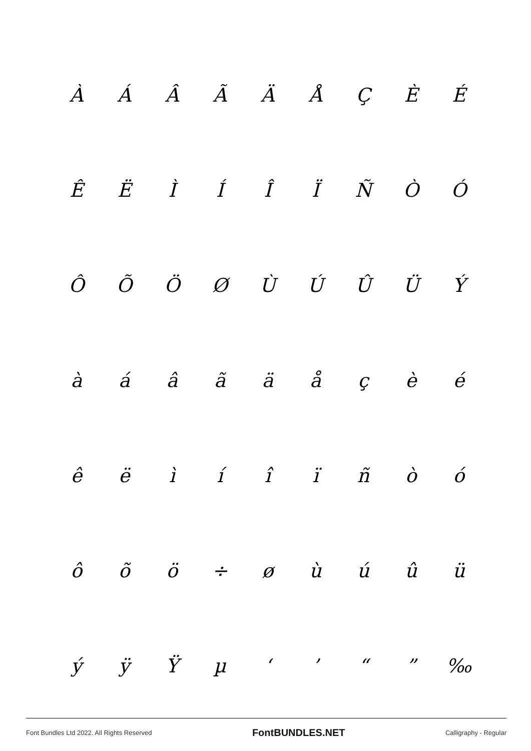| À | Á | Â | Ã | Ä | Å | Ç | È | É |
| Ê | Ë | Ì | Í | Î | Ï | Ñ | Ò | Ó |
| Ô | Õ | Ö | Ø | Ù | Ú | Û | Ü | Ý |
| à | á | â | ã | ä | å | ç | è | é |
| ê | ë | ì | í | î | ï | ñ | ò | ó |
| ô | õ | ö | ÷ | ø | ù | ú | û | ü |
| ý | ÿ | Ÿ | µ | ‘ | ’ | “ | ” | ‰ |
Font Bundles Ltd 2022. All Rights Reserved FontBUNDLES.NET Calligraphy - Regular